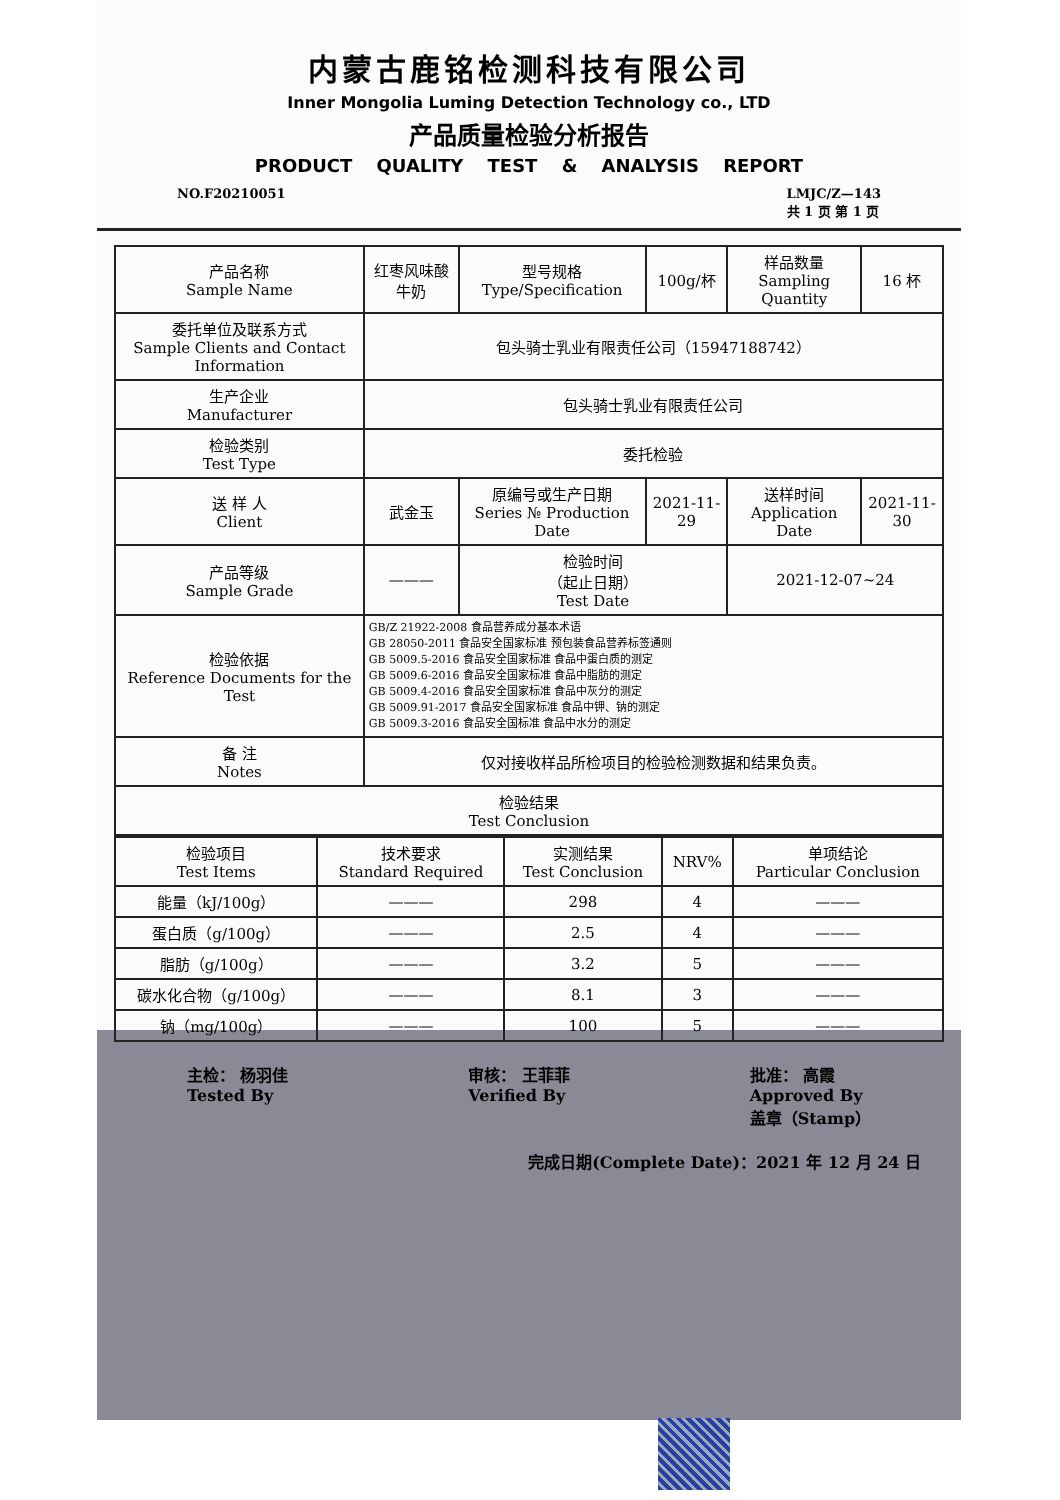内蒙古鹿铭检测科技有限公司
Inner Mongolia Luming Detection Technology co., LTD
产品质量检验分析报告
PRODUCT QUALITY TEST & ANALYSIS REPORT
NO.F20210051 LMJC/Z—143
共 1 页 第 1 页
| 产品名称 Sample Name | 红枣风味酸牛奶 | 型号规格 Type/Specification | 100g/杯 | 样品数量 Sampling Quantity | 16 杯 |
| 委托单位及联系方式 Sample Clients and Contact Information | 包头骑士乳业有限责任公司（15947188742） | | | | |
| 生产企业 Manufacturer | 包头骑士乳业有限责任公司 | | | | |
| 检验类别 Test Type | 委托检验 | | | | |
| 送 样 人 Client | 武金玉 | 原编号或生产日期 Series № Production Date | 2021-11-29 | 送样时间 Application Date | 2021-11-30 |
| 产品等级 Sample Grade | ——— | 检验时间 （起止日期） Test Date | | 2021-12-07~24 | |
| 检验依据 Reference Documents for the Test | GB/Z 21922-2008 食品营养成分基本术语 GB 28050-2011 食品安全国家标准 预包装食品营养标签通则 GB 5009.5-2016 食品安全国家标准 食品中蛋白质的测定 GB 5009.6-2016 食品安全国家标准 食品中脂肪的测定 GB 5009.4-2016 食品安全国家标准 食品中灰分的测定 GB 5009.91-2017 食品安全国家标准 食品中钾、钠的测定 GB 5009.3-2016 食品安全国标准 食品中水分的测定 | | | | |
| 备 注 Notes | 仅对接收样品所检项目的检验检测数据和结果负责。 | | | | |
| 检验结果 Test Conclusion | | | | | |
| 检验项目 Test Items | 技术要求 Standard Required | 实测结果 Test Conclusion | NRV% | 单项结论 Particular Conclusion |
| --- | --- | --- | --- | --- |
| 能量（kJ/100g） | ——— | 298 | 4 | ——— |
| 蛋白质（g/100g） | ——— | 2.5 | 4 | ——— |
| 脂肪（g/100g） | ——— | 3.2 | 5 | ——— |
| 碳水化合物（g/100g） | ——— | 8.1 | 3 | ——— |
| 钠（mg/100g） | ——— | 100 | 5 | ——— |
主检： 杨羽佳
Tested By 审核： 王菲菲
Verified By 批准： 高霞
Approved By
盖章（Stamp）
完成日期(Complete Date)：2021 年 12 月 24 日